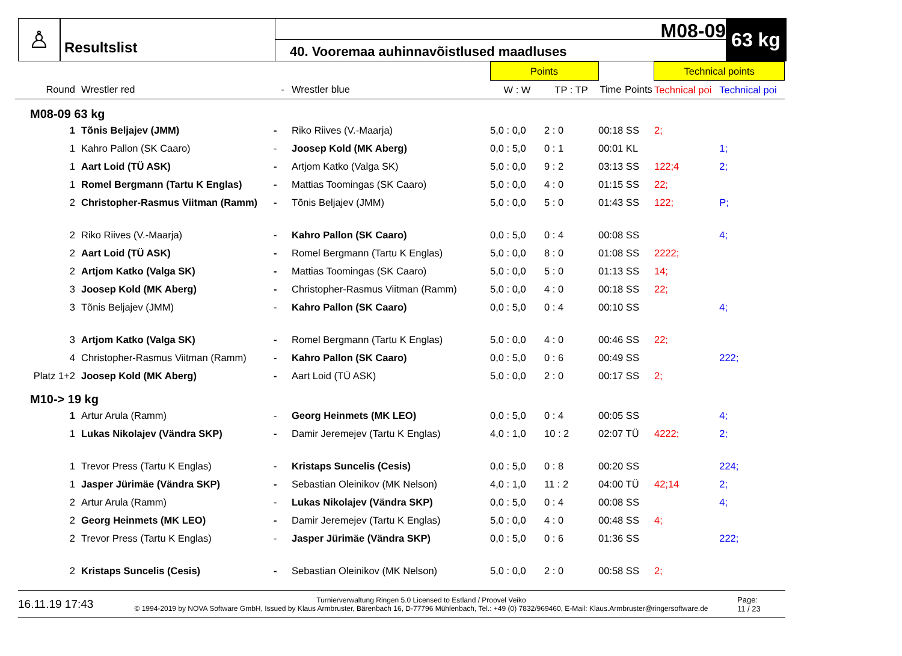♙
Resultslist
M08-09
40. Vooremaa auhinnavõistlused maadluses
63 kg
| | | | | Points | | | | Technical points | |
| --- | --- | --- | --- | --- | --- | --- | --- | --- | --- |
| Round | Wrestler red | - | Wrestler blue | W : W | TP : TP | Time | Points | Technical poi | Technical poi |
| M08-09 63 kg | | | | | | | | | |
| 1 | Tõnis Beljajev (JMM) | - | Riko Riives (V.-Maarja) | 5,0 : 0,0 | 2 : 0 | 00:18 SS | | 2; | |
| 1 | Kahro Pallon (SK Caaro) | - | Joosep Kold (MK Aberg) | 0,0 : 5,0 | 0 : 1 | 00:01 KL | | | 1; |
| 1 | Aart Loid (TÜ ASK) | - | Artjom Katko (Valga SK) | 5,0 : 0,0 | 9 : 2 | 03:13 SS | | 122;4 | 2; |
| 1 | Romel Bergmann (Tartu K Englas) | - | Mattias Toomingas (SK Caaro) | 5,0 : 0,0 | 4 : 0 | 01:15 SS | | 22; | |
| 2 | Christopher-Rasmus Viitman (Ramm) | - | Tõnis Beljajev (JMM) | 5,0 : 0,0 | 5 : 0 | 01:43 SS | | 122; | P; |
| 2 | Riko Riives (V.-Maarja) | - | Kahro Pallon (SK Caaro) | 0,0 : 5,0 | 0 : 4 | 00:08 SS | | | 4; |
| 2 | Aart Loid (TÜ ASK) | - | Romel Bergmann (Tartu K Englas) | 5,0 : 0,0 | 8 : 0 | 01:08 SS | | 2222; | |
| 2 | Artjom Katko (Valga SK) | - | Mattias Toomingas (SK Caaro) | 5,0 : 0,0 | 5 : 0 | 01:13 SS | | 14; | |
| 3 | Joosep Kold (MK Aberg) | - | Christopher-Rasmus Viitman (Ramm) | 5,0 : 0,0 | 4 : 0 | 00:18 SS | | 22; | |
| 3 | Tõnis Beljajev (JMM) | - | Kahro Pallon (SK Caaro) | 0,0 : 5,0 | 0 : 4 | 00:10 SS | | | 4; |
| 3 | Artjom Katko (Valga SK) | - | Romel Bergmann (Tartu K Englas) | 5,0 : 0,0 | 4 : 0 | 00:46 SS | | 22; | |
| 4 | Christopher-Rasmus Viitman (Ramm) | - | Kahro Pallon (SK Caaro) | 0,0 : 5,0 | 0 : 6 | 00:49 SS | | | 222; |
| Platz 1+2 | Joosep Kold (MK Aberg) | - | Aart Loid (TÜ ASK) | 5,0 : 0,0 | 2 : 0 | 00:17 SS | | 2; | |
| M10-> 19 kg | | | | | | | | | |
| 1 | Artur Arula (Ramm) | - | Georg Heinmets (MK LEO) | 0,0 : 5,0 | 0 : 4 | 00:05 SS | | | 4; |
| 1 | Lukas Nikolajev (Vändra SKP) | - | Damir Jeremejev (Tartu K Englas) | 4,0 : 1,0 | 10 : 2 | 02:07 TÜ | | 4222; | 2; |
| 1 | Trevor Press (Tartu K Englas) | - | Kristaps Suncelis (Cesis) | 0,0 : 5,0 | 0 : 8 | 00:20 SS | | | 224; |
| 1 | Jasper Jürimäe (Vändra SKP) | - | Sebastian Oleinikov (MK Nelson) | 4,0 : 1,0 | 11 : 2 | 04:00 TÜ | | 42;14 | 2; |
| 2 | Artur Arula (Ramm) | - | Lukas Nikolajev (Vändra SKP) | 0,0 : 5,0 | 0 : 4 | 00:08 SS | | | 4; |
| 2 | Georg Heinmets (MK LEO) | - | Damir Jeremejev (Tartu K Englas) | 5,0 : 0,0 | 4 : 0 | 00:48 SS | | 4; | |
| 2 | Trevor Press (Tartu K Englas) | - | Jasper Jürimäe (Vändra SKP) | 0,0 : 5,0 | 0 : 6 | 01:36 SS | | | 222; |
| 2 | Kristaps Suncelis (Cesis) | - | Sebastian Oleinikov (MK Nelson) | 5,0 : 0,0 | 2 : 0 | 00:58 SS | | 2; | |
16.11.19 17:43
Turnierverwaltung Ringen 5.0 Licensed to Estland / Proovel Veiko
© 1994-2019 by NOVA Software GmbH, Issued by Klaus Armbruster, Bärenbach 16, D-77796 Mühlenbach, Tel.: +49 (0) 7832/969460, E-Mail: Klaus.Armbruster@ringersoftware.de
Page:
11 / 23